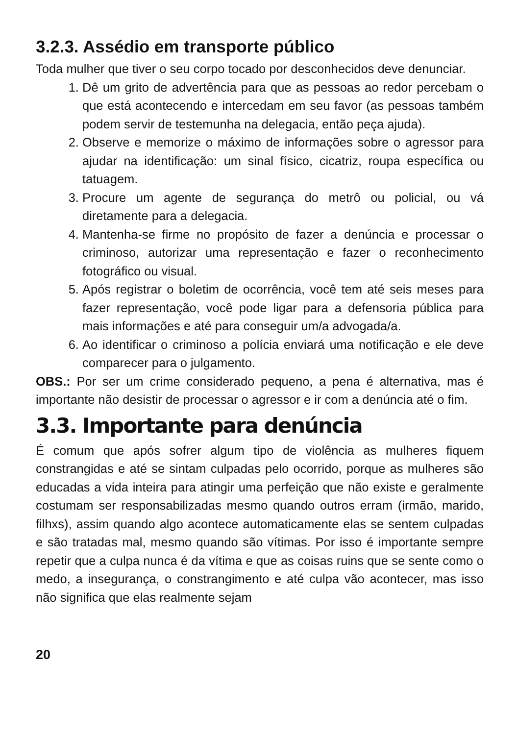3.2.3. Assédio em transporte público
Toda mulher que tiver o seu corpo tocado por desconhecidos deve denunciar.
1. Dê um grito de advertência para que as pessoas ao redor percebam o que está acontecendo e intercedam em seu favor (as pessoas também podem servir de testemunha na delegacia, então peça ajuda).
2. Observe e memorize o máximo de informações sobre o agressor para ajudar na identificação: um sinal físico, cicatriz, roupa específica ou tatuagem.
3. Procure um agente de segurança do metrô ou policial, ou vá diretamente para a delegacia.
4. Mantenha-se firme no propósito de fazer a denúncia e processar o criminoso, autorizar uma representação e fazer o reconhecimento fotográfico ou visual.
5. Após registrar o boletim de ocorrência, você tem até seis meses para fazer representação, você pode ligar para a defensoria pública para mais informações e até para conseguir um/a advogada/a.
6. Ao identificar o criminoso a polícia enviará uma notificação e ele deve comparecer para o julgamento.
OBS.: Por ser um crime considerado pequeno, a pena é alternativa, mas é importante não desistir de processar o agressor e ir com a denúncia até o fim.
3.3. Importante para denúncia
É comum que após sofrer algum tipo de violência as mulheres fiquem constrangidas e até se sintam culpadas pelo ocorrido, porque as mulheres são educadas a vida inteira para atingir uma perfeição que não existe e geralmente costumam ser responsabilizadas mesmo quando outros erram (irmão, marido, filhxs), assim quando algo acontece automaticamente elas se sentem culpadas e são tratadas mal, mesmo quando são vítimas. Por isso é importante sempre repetir que a culpa nunca é da vítima e que as coisas ruins que se sente como o medo, a insegurança, o constrangimento e até culpa vão acontecer, mas isso não significa que elas realmente sejam
20